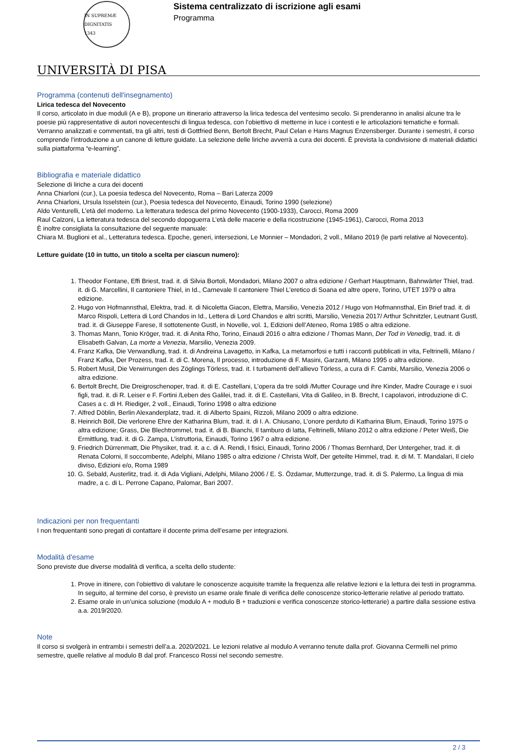IN SUPREMÆ DIGNITATIS
1343
Sistema centralizzato di iscrizione agli esami
Programma
UNIVERSITÀ DI PISA
Programma (contenuti dell'insegnamento)
Lirica tedesca del Novecento
Il corso, articolato in due moduli (A e B), propone un itinerario attraverso la lirica tedesca del ventesimo secolo. Si prenderanno in analisi alcune tra le poesie più rappresentative di autori novecenteschi di lingua tedesca, con l’obiettivo di metterne in luce i contesti e le articolazioni tematiche e formali. Verranno analizzati e commentati, tra gli altri, testi di Gottfried Benn, Bertolt Brecht, Paul Celan e Hans Magnus Enzensberger. Durante i semestri, il corso comprende l’introduzione a un canone di letture guidate. La selezione delle liriche avverrà a cura dei docenti. È prevista la condivisione di materiali didattici sulla piattaforma “e-learning”.
Bibliografia e materiale didattico
Selezione di liriche a cura dei docenti
Anna Chiarloni (cur.), La poesia tedesca del Novecento, Roma – Bari Laterza 2009
Anna Chiarloni, Ursula Isselstein (cur.), Poesia tedesca del Novecento, Einaudi, Torino 1990 (selezione)
Aldo Venturelli, L’età del moderno. La letteratura tedesca del primo Novecento (1900-1933), Carocci, Roma 2009
Raul Calzoni, La letteratura tedesca del secondo dopoguerra L’età delle macerie e della ricostruzione (1945-1961), Carocci, Roma 2013
È inoltre consigliata la consultazione del seguente manuale:
Chiara M. Buglioni et al., Letteratura tedesca. Epoche, generi, intersezioni, Le Monnier – Mondadori, 2 voll., Milano 2019 (le parti relative al Novecento).
Letture guidate (10 in tutto, un titolo a scelta per ciascun numero):
1. Theodor Fontane, Effi Briest, trad. it. di Silvia Bortoli, Mondadori, Milano 2007 o altra edizione / Gerhart Hauptmann, Bahnwärter Thiel, trad. it. di G. Marcellini, Il cantoniere Thiel, in Id., Carnevale Il cantoniere Thiel L’eretico di Soana ed altre opere, Torino, UTET 1979 o altra edizione.
2. Hugo von Hofmannsthal, Elektra, trad. it. di Nicoletta Giacon, Elettra, Marsilio, Venezia 2012 / Hugo von Hofmannsthal, Ein Brief trad. it. di Marco Rispoli, Lettera di Lord Chandos in Id., Lettera di Lord Chandos e altri scritti, Marsilio, Venezia 2017/ Arthur Schnitzler, Leutnant Gustl, trad. it. di Giuseppe Farese, Il sottotenente Gustl, in Novelle, vol. 1, Edizioni dell’Ateneo, Roma 1985 o altra edizione.
3. Thomas Mann, Tonio Kröger, trad. it. di Anita Rho, Torino, Einaudi 2016 o altra edizione / Thomas Mann, Der Tod in Venedig, trad. it. di Elisabeth Galvan, La morte a Venezia, Marsilio, Venezia 2009.
4. Franz Kafka, Die Verwandlung, trad. it. di Andreina Lavagetto, in Kafka, La metamorfosi e tutti i racconti pubblicati in vita, Feltrinelli, Milano / Franz Kafka, Der Prozess, trad. it. di C. Morena, Il processo, introduzione di F. Masini, Garzanti, Milano 1995 o altra edizione.
5. Robert Musil, Die Verwirrungen des Zöglings Törless, trad. it. I turbamenti dell’allievo Törless, a cura di F. Cambi, Marsilio, Venezia 2006 o altra edizione.
6. Bertolt Brecht, Die Dreigroschenoper, trad. it. di E. Castellani, L’opera da tre soldi /Mutter Courage und ihre Kinder, Madre Courage e i suoi figli, trad. it. di R. Leiser e F. Fortini /Leben des Galilei, trad. it. di E. Castellani, Vita di Galileo, in B. Brecht, I capolavori, introduzione di C. Cases a c. di H. Riediger, 2 voll., Einaudi, Torino 1998 o altra edizione
7. Alfred Döblin, Berlin Alexanderplatz, trad. it. di Alberto Spaini, Rizzoli, Milano 2009 o altra edizione.
8. Heinrich Böll, Die verlorene Ehre der Katharina Blum, trad. it. di I. A. Chiusano, L’onore perduto di Katharina Blum, Einaudi, Torino 1975 o altra edizione; Grass, Die Blechtrommel, trad. it. di B. Bianchi, Il tamburo di latta, Feltrinelli, Milano 2012 o altra edizione / Peter Weiß, Die Ermittlung, trad. it. di G. Zampa, L’istruttoria, Einaudi, Torino 1967 o altra edizione.
9. Friedrich Dürrenmatt, Die Physiker, trad. it. a c. di A. Rendi, I fisici, Einaudi, Torino 2006 / Thomas Bernhard, Der Untergeher, trad. it. di Renata Colorni, Il soccombente, Adelphi, Milano 1985 o altra edizione / Christa Wolf, Der geteilte Himmel, trad. it. di M. T. Mandalari, Il cielo diviso, Edizioni e/o, Roma 1989
10. G. Sebald, Austerlitz, trad. it. di Ada Vigliani, Adelphi, Milano 2006 / E. S. Özdamar, Mutterzunge, trad. it. di S. Palermo, La lingua di mia madre, a c. di L. Perrone Capano, Palomar, Bari 2007.
Indicazioni per non frequentanti
I non frequentanti sono pregati di contattare il docente prima dell’esame per integrazioni.
Modalità d'esame
Sono previste due diverse modalità di verifica, a scelta dello studente:
1. Prove in itinere, con l’obiettivo di valutare le conoscenze acquisite tramite la frequenza alle relative lezioni e la lettura dei testi in programma. In seguito, al termine del corso, è previsto un esame orale finale di verifica delle conoscenze storico-letterarie relative al periodo trattato.
2. Esame orale in un’unica soluzione (modulo A + modulo B + traduzioni e verifica conoscenze storico-letterarie) a partire dalla sessione estiva a.a. 2019/2020.
Note
Il corso si svolgerà in entrambi i semestri dell’a.a. 2020/2021. Le lezioni relative al modulo A verranno tenute dalla prof. Giovanna Cermelli nel primo semestre, quelle relative al modulo B dal prof. Francesco Rossi nel secondo semestre.
2 / 3